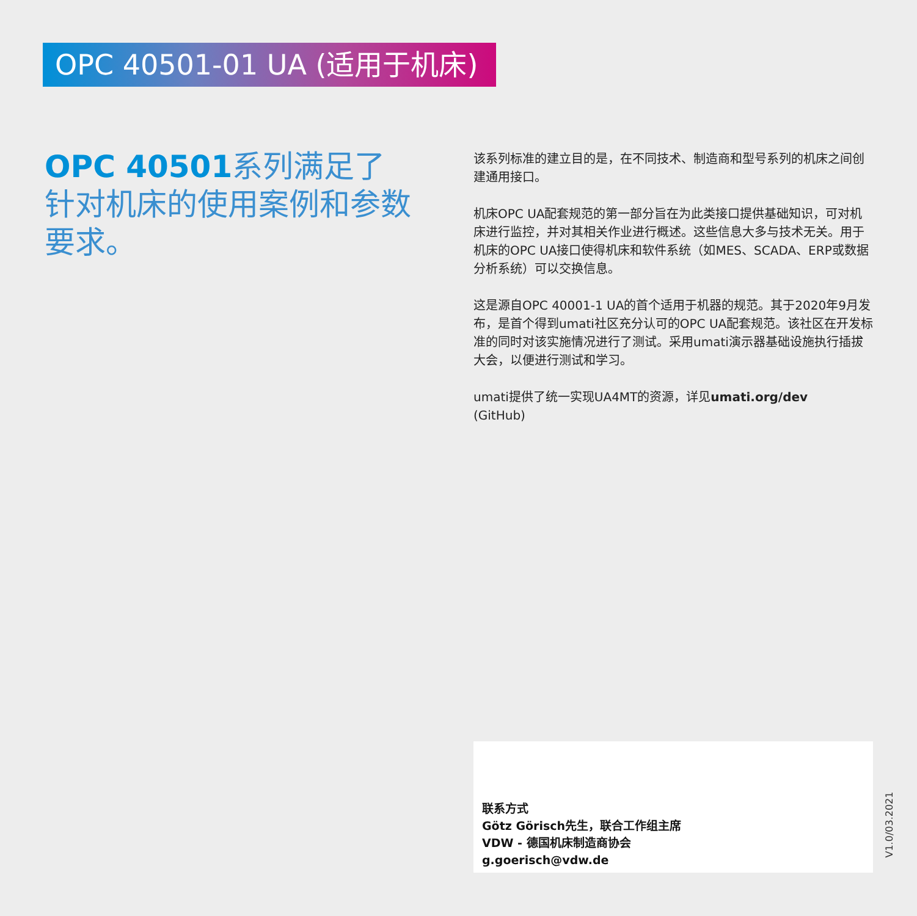OPC 40501-01 UA (适用于机床)
OPC 40501系列满足了针对机床的使用案例和参数要求。
该系列标准的建立目的是，在不同技术、制造商和型号系列的机床之间创建通用接口。
机床OPC UA配套规范的第一部分旨在为此类接口提供基础知识，可对机床进行监控，并对其相关作业进行概述。这些信息大多与技术无关。用于机床的OPC UA接口使得机床和软件系统（如MES、SCADA、ERP或数据分析系统）可以交换信息。
这是源自OPC 40001-1 UA的首个适用于机器的规范。其于2020年9月发布，是首个得到umati社区充分认可的OPC UA配套规范。该社区在开发标准的同时对该实施情况进行了测试。采用umati演示器基础设施执行插拔大会，以便进行测试和学习。
umati提供了统一实现UA4MT的资源，详见umati.org/dev
(GitHub)
联系方式
Götz Görisch先生，联合工作组主席
VDW - 德国机床制造商协会
g.goerisch@vdw.de
V1.0/03.2021